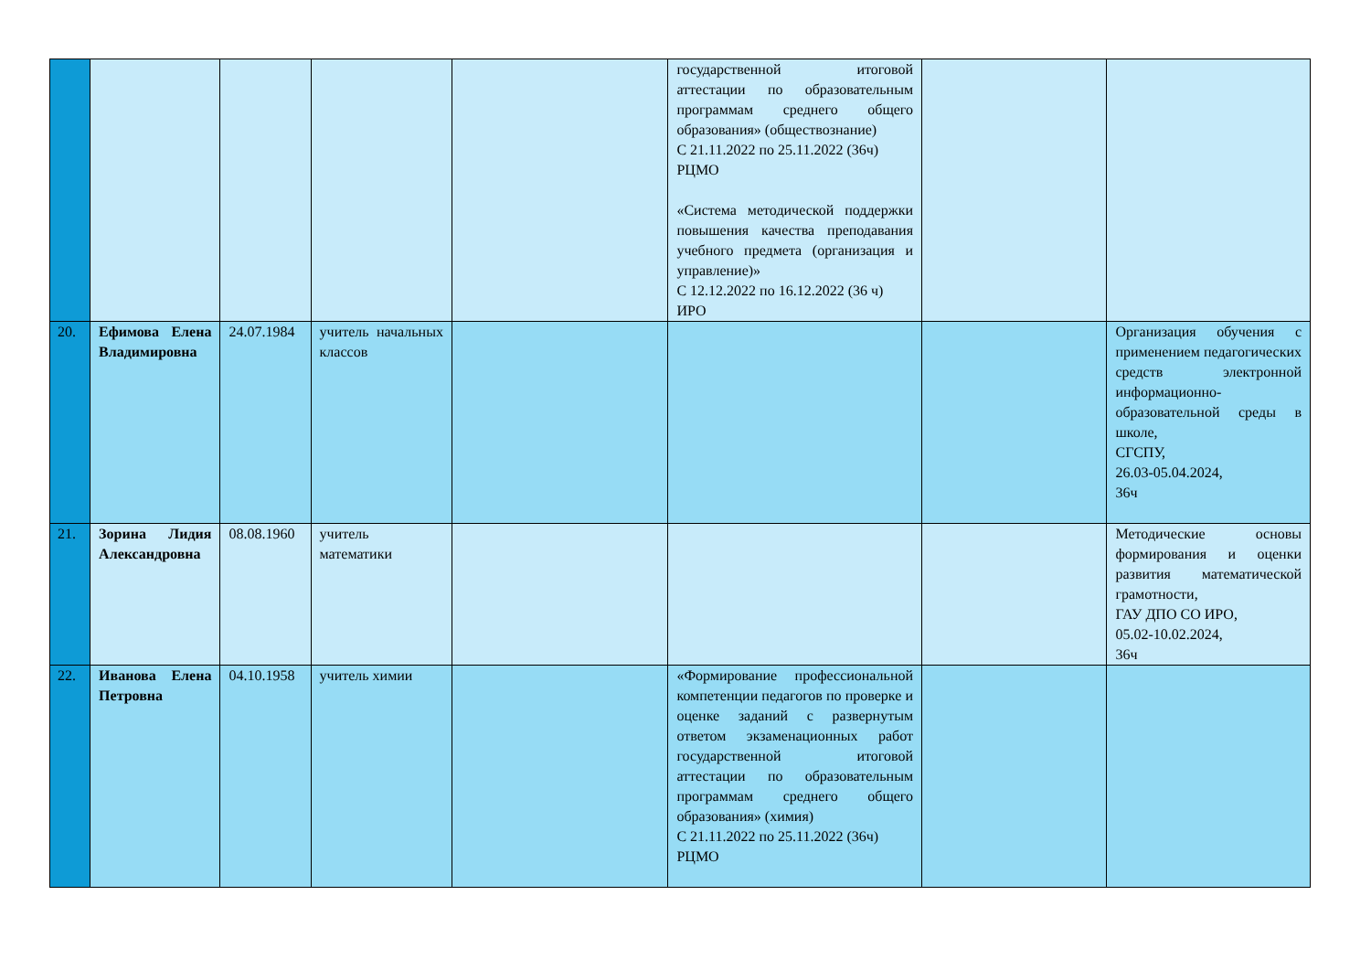| | | | | | государственной итоговой аттестации по образовательным программам среднего общего образования» (обществознание) С 21.11.2022 по 25.11.2022 (36ч) РЦМО «Система методической поддержки повышения качества преподавания учебного предмета (организация и управление)» С 12.12.2022 по 16.12.2022 (36 ч) ИРО | | |
| 20. | Ефимова Елена Владимировна | 24.07.1984 | учитель начальных классов | | | | Организация обучения с применением педагогических средств электронной информационно-образовательной среды в школе, СГСПУ, 26.03-05.04.2024, 36ч |
| 21. | Зорина Лидия Александровна | 08.08.1960 | учитель математики | | | | Методические основы формирования и оценки развития математической грамотности, ГАУ ДПО СО ИРО, 05.02-10.02.2024, 36ч |
| 22. | Иванова Елена Петровна | 04.10.1958 | учитель химии | | «Формирование профессиональной компетенции педагогов по проверке и оценке заданий с развернутым ответом экзаменационных работ государственной итоговой аттестации по образовательным программам среднего общего образования» (химия) С 21.11.2022 по 25.11.2022 (36ч) РЦМО | | |